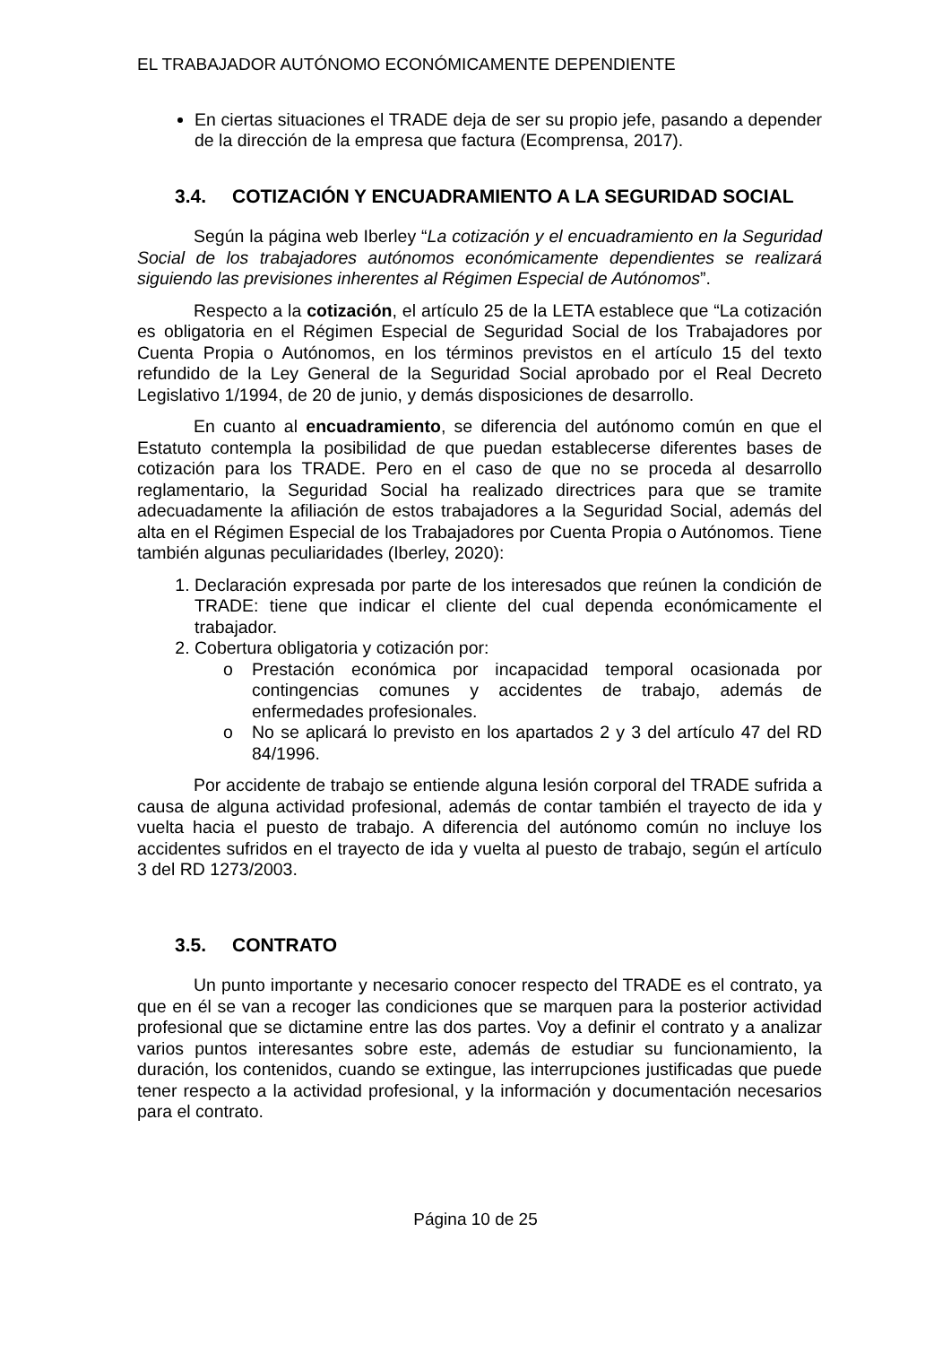EL TRABAJADOR AUTÓNOMO ECONÓMICAMENTE DEPENDIENTE
En ciertas situaciones el TRADE deja de ser su propio jefe, pasando a depender de la dirección de la empresa que factura (Ecomprensa, 2017).
3.4. COTIZACIÓN Y ENCUADRAMIENTO A LA SEGURIDAD SOCIAL
Según la página web Iberley “La cotización y el encuadramiento en la Seguridad Social de los trabajadores autónomos económicamente dependientes se realizará siguiendo las previsiones inherentes al Régimen Especial de Autónomos”.
Respecto a la cotización, el artículo 25 de la LETA establece que “La cotización es obligatoria en el Régimen Especial de Seguridad Social de los Trabajadores por Cuenta Propia o Autónomos, en los términos previstos en el artículo 15 del texto refundido de la Ley General de la Seguridad Social aprobado por el Real Decreto Legislativo 1/1994, de 20 de junio, y demás disposiciones de desarrollo.
En cuanto al encuadramiento, se diferencia del autónomo común en que el Estatuto contempla la posibilidad de que puedan establecerse diferentes bases de cotización para los TRADE. Pero en el caso de que no se proceda al desarrollo reglamentario, la Seguridad Social ha realizado directrices para que se tramite adecuadamente la afiliación de estos trabajadores a la Seguridad Social, además del alta en el Régimen Especial de los Trabajadores por Cuenta Propia o Autónomos. Tiene también algunas peculiaridades (Iberley, 2020):
1. Declaración expresada por parte de los interesados que reúnen la condición de TRADE: tiene que indicar el cliente del cual dependa económicamente el trabajador.
2. Cobertura obligatoria y cotización por:
o Prestación económica por incapacidad temporal ocasionada por contingencias comunes y accidentes de trabajo, además de enfermedades profesionales.
o No se aplicará lo previsto en los apartados 2 y 3 del artículo 47 del RD 84/1996.
Por accidente de trabajo se entiende alguna lesión corporal del TRADE sufrida a causa de alguna actividad profesional, además de contar también el trayecto de ida y vuelta hacia el puesto de trabajo. A diferencia del autónomo común no incluye los accidentes sufridos en el trayecto de ida y vuelta al puesto de trabajo, según el artículo 3 del RD 1273/2003.
3.5. CONTRATO
Un punto importante y necesario conocer respecto del TRADE es el contrato, ya que en él se van a recoger las condiciones que se marquen para la posterior actividad profesional que se dictamine entre las dos partes. Voy a definir el contrato y a analizar varios puntos interesantes sobre este, además de estudiar su funcionamiento, la duración, los contenidos, cuando se extingue, las interrupciones justificadas que puede tener respecto a la actividad profesional, y la información y documentación necesarios para el contrato.
Página 10 de 25